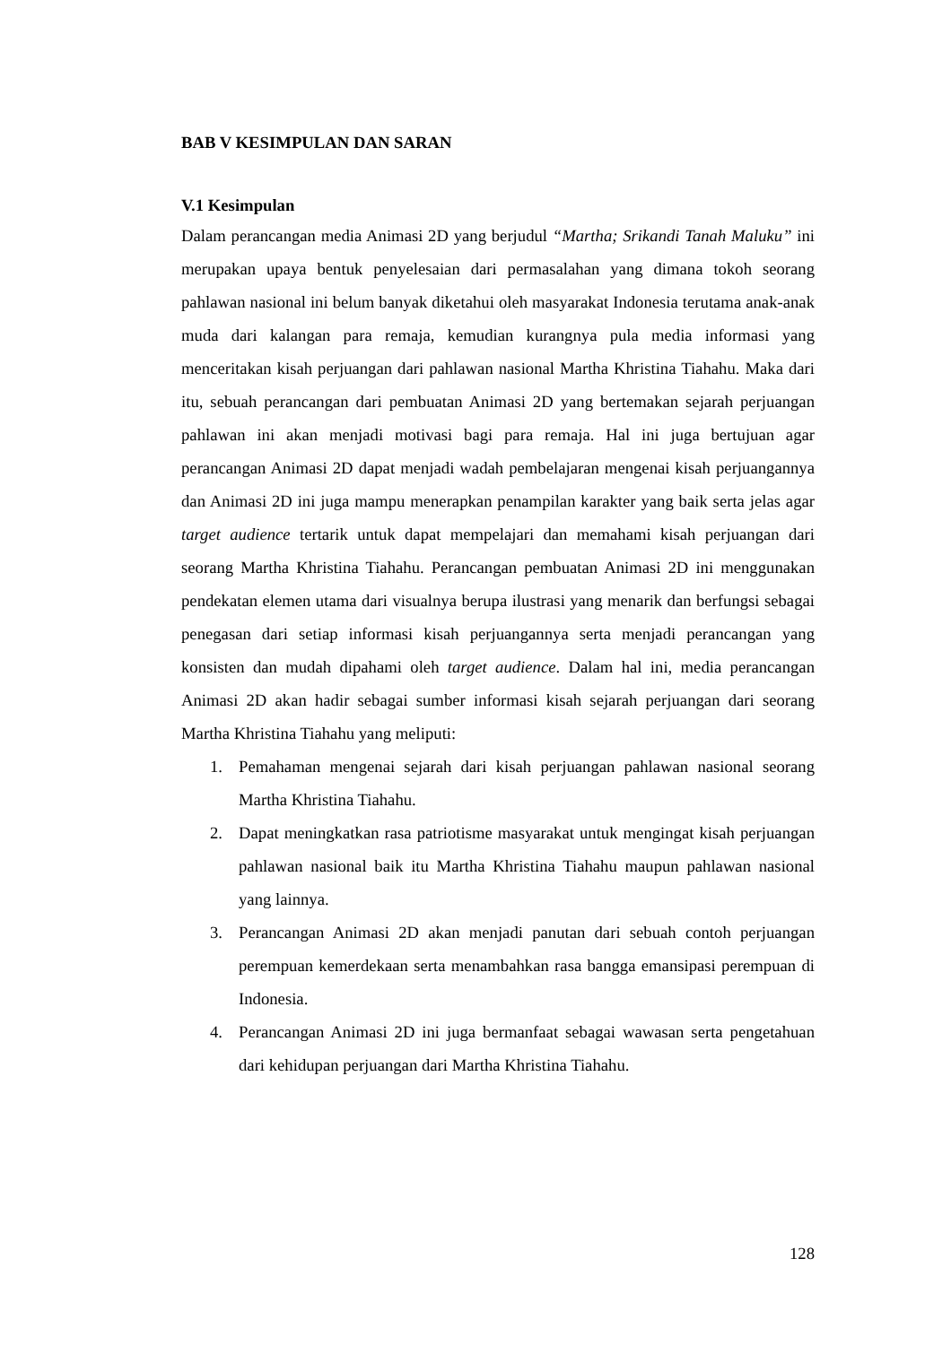BAB V KESIMPULAN DAN SARAN
V.1 Kesimpulan
Dalam perancangan media Animasi 2D yang berjudul “Martha; Srikandi Tanah Maluku” ini merupakan upaya bentuk penyelesaian dari permasalahan yang dimana tokoh seorang pahlawan nasional ini belum banyak diketahui oleh masyarakat Indonesia terutama anak-anak muda dari kalangan para remaja, kemudian kurangnya pula media informasi yang menceritakan kisah perjuangan dari pahlawan nasional Martha Khristina Tiahahu. Maka dari itu, sebuah perancangan dari pembuatan Animasi 2D yang bertemakan sejarah perjuangan pahlawan ini akan menjadi motivasi bagi para remaja. Hal ini juga bertujuan agar perancangan Animasi 2D dapat menjadi wadah pembelajaran mengenai kisah perjuangannya dan Animasi 2D ini juga mampu menerapkan penampilan karakter yang baik serta jelas agar target audience tertarik untuk dapat mempelajari dan memahami kisah perjuangan dari seorang Martha Khristina Tiahahu. Perancangan pembuatan Animasi 2D ini menggunakan pendekatan elemen utama dari visualnya berupa ilustrasi yang menarik dan berfungsi sebagai penegasan dari setiap informasi kisah perjuangannya serta menjadi perancangan yang konsisten dan mudah dipahami oleh target audience. Dalam hal ini, media perancangan Animasi 2D akan hadir sebagai sumber informasi kisah sejarah perjuangan dari seorang Martha Khristina Tiahahu yang meliputi:
1. Pemahaman mengenai sejarah dari kisah perjuangan pahlawan nasional seorang Martha Khristina Tiahahu.
2. Dapat meningkatkan rasa patriotisme masyarakat untuk mengingat kisah perjuangan pahlawan nasional baik itu Martha Khristina Tiahahu maupun pahlawan nasional yang lainnya.
3. Perancangan Animasi 2D akan menjadi panutan dari sebuah contoh perjuangan perempuan kemerdekaan serta menambahkan rasa bangga emansipasi perempuan di Indonesia.
4. Perancangan Animasi 2D ini juga bermanfaat sebagai wawasan serta pengetahuan dari kehidupan perjuangan dari Martha Khristina Tiahahu.
128